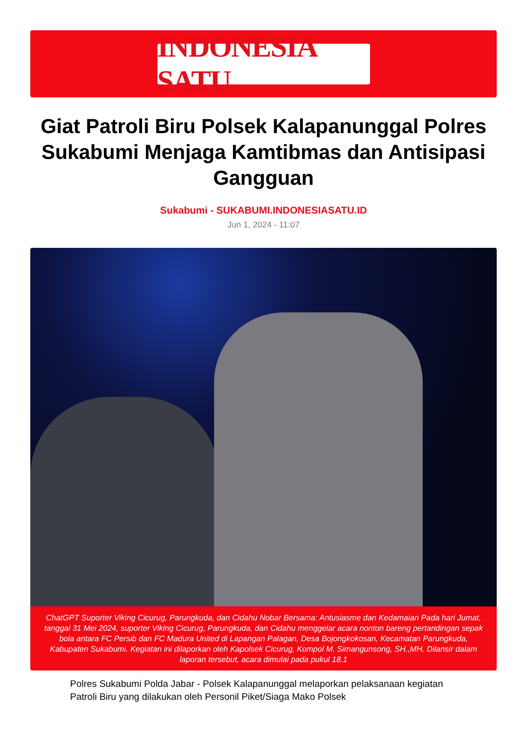INDONESIA SATU
Giat Patroli Biru Polsek Kalapanunggal Polres Sukabumi Menjaga Kamtibmas dan Antisipasi Gangguan
Sukabumi - SUKABUMI.INDONESIASATU.ID
Jun 1, 2024 - 11:07
ChatGPT Suporter Viking Cicurug, Parungkuda, dan Cidahu Nobar Bersama: Antusiasme dan Kedamaian Pada hari Jumat, tanggal 31 Mei 2024, suporter Viking Cicurug, Parungkuda, dan Cidahu menggelar acara nonton bareng pertandingan sepak bola antara FC Persib dan FC Madura United di Lapangan Palagan, Desa Bojongkokosan, Kecamatan Parungkuda, Kabupaten Sukabumi. Kegiatan ini dilaporkan oleh Kapolsek Cicurug, Kompol M. Simangunsong, SH.,MH. Dilansir dalam laporan tersebut, acara dimulai pada pukul 18.1
Polres Sukabumi Polda Jabar - Polsek Kalapanunggal melaporkan pelaksanaan kegiatan Patroli Biru yang dilakukan oleh Personil Piket/Siaga Mako Polsek